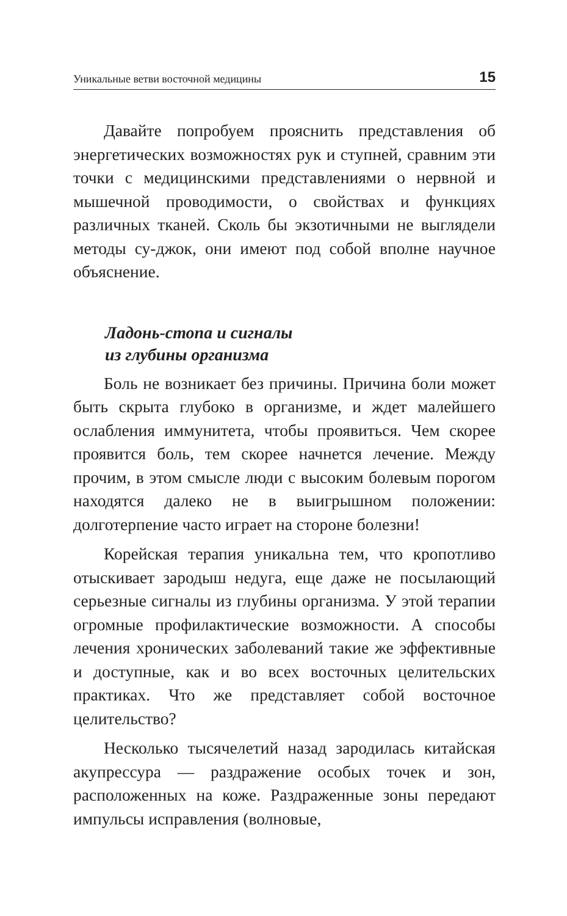Уникальные ветви восточной медицины 15
Давайте попробуем прояснить представления об энергетических возможностях рук и ступней, сравним эти точки с медицинскими представлениями о нервной и мышечной проводимости, о свойствах и функциях различных тканей. Сколь бы экзотичными не выглядели методы су-джок, они имеют под собой вполне научное объяснение.
Ладонь-стопа и сигналы
из глубины организма
Боль не возникает без причины. Причина боли может быть скрыта глубоко в организме, и ждет малейшего ослабления иммунитета, чтобы проявиться. Чем скорее проявится боль, тем скорее начнется лечение. Между прочим, в этом смысле люди с высоким болевым порогом находятся далеко не в выигрышном положении: долготерпение часто играет на стороне болезни!
Корейская терапия уникальна тем, что кропотливо отыскивает зародыш недуга, еще даже не посылающий серьезные сигналы из глубины организма. У этой терапии огромные профилактические возможности. А способы лечения хронических заболеваний такие же эффективные и доступные, как и во всех восточных целительских практиках. Что же представляет собой восточное целительство?
Несколько тысячелетий назад зародилась китайская акупрессура — раздражение особых точек и зон, расположенных на коже. Раздраженные зоны передают импульсы исправления (волновые,